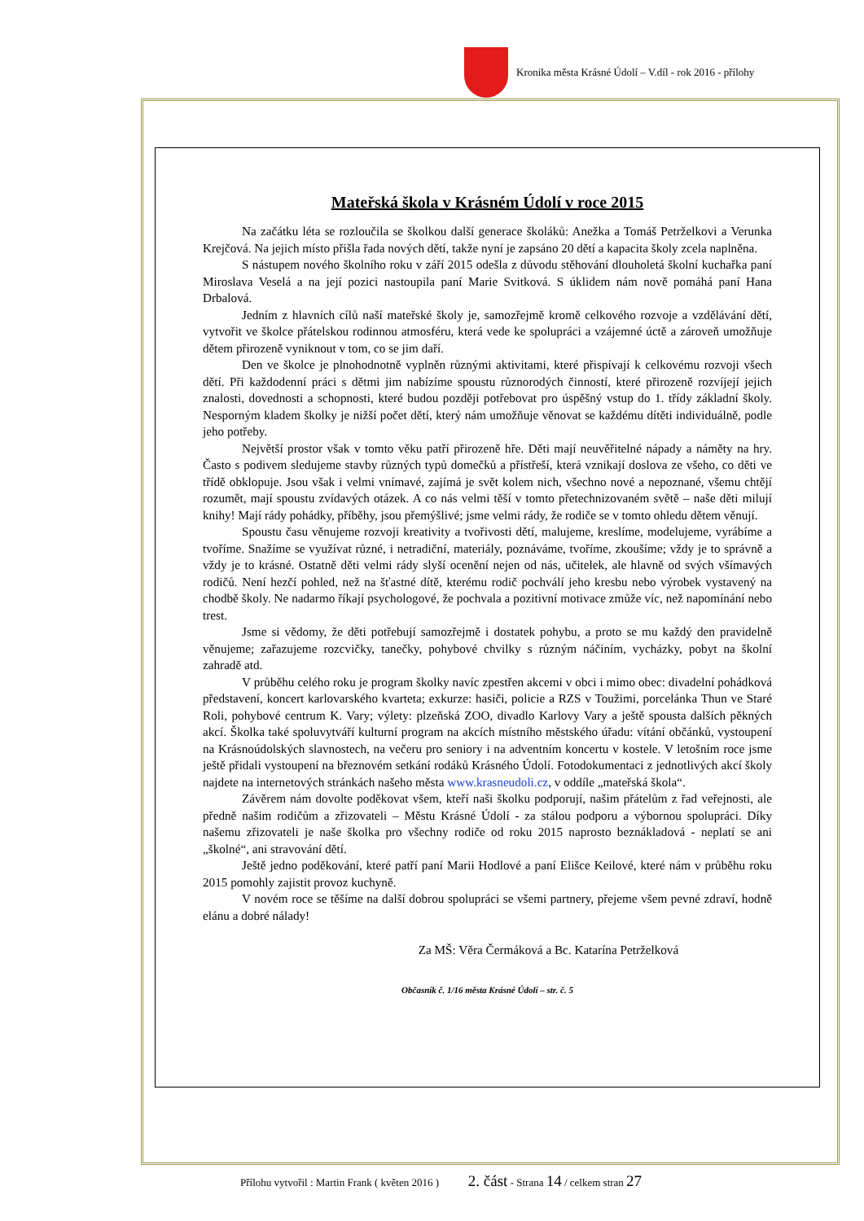Kronika města Krásné Údolí – V.díl - rok 2016 - přílohy
Mateřská škola v Krásném Údolí v roce 2015
Na začátku léta se rozloučila se školkou další generace školáků: Anežka a Tomáš Petrželkovi a Verunka Krejčová. Na jejich místo přišla řada nových dětí, takže nyní je zapsáno 20 dětí a kapacita školy zcela naplněna.
S nástupem nového školního roku v září 2015 odešla z důvodu stěhování dlouholetá školní kuchařka paní Miroslava Veselá a na její pozici nastoupila paní Marie Svitková. S úklidem nám nově pomáhá paní Hana Drbalová.
Jedním z hlavních cílů naší mateřské školy je, samozřejmě kromě celkového rozvoje a vzdělávání dětí, vytvořit ve školce přátelskou rodinnou atmosféru, která vede ke spolupráci a vzájemné úctě a zároveň umožňuje dětem přirozeně vyniknout v tom, co se jim daří.
Den ve školce je plnohodnotně vyplněn různými aktivitami, které přispívají k celkovému rozvoji všech dětí. Při každodenní práci s dětmi jim nabízíme spoustu různorodých činností, které přirozeně rozvíjejí jejich znalosti, dovednosti a schopnosti, které budou později potřebovat pro úspěšný vstup do 1. třídy základní školy. Nesporným kladem školky je nižší počet dětí, který nám umožňuje věnovat se každému dítěti individuálně, podle jeho potřeby.
Největší prostor však v tomto věku patří přirozeně hře. Děti mají neuvěřitelné nápady a náměty na hry. Často s podivem sledujeme stavby různých typů domečků a přístřeší, která vznikají doslova ze všeho, co děti ve třídě obklopuje. Jsou však i velmi vnímavé, zajímá je svět kolem nich, všechno nové a nepoznané, všemu chtějí rozumět, mají spoustu zvídavých otázek. A co nás velmi těší v tomto přetechnizovaném světě – naše děti milují knihy! Mají rády pohádky, příběhy, jsou přemýšlivé; jsme velmi rády, že rodiče se v tomto ohledu dětem věnují.
Spoustu času věnujeme rozvoji kreativity a tvořivosti dětí, malujeme, kreslíme, modelujeme, vyrábíme a tvoříme. Snažíme se využívat různé, i netradiční, materiály, poznáváme, tvoříme, zkoušíme; vždy je to správně a vždy je to krásné. Ostatně děti velmi rády slyší ocenění nejen od nás, učitelek, ale hlavně od svých všímavých rodičů. Není hezčí pohled, než na šťastné dítě, kterému rodič pochválí jeho kresbu nebo výrobek vystavený na chodbě školy. Ne nadarmo říkají psychologové, že pochvala a pozitivní motivace zmůže víc, než napomínání nebo trest.
Jsme si vědomy, že děti potřebují samozřejmě i dostatek pohybu, a proto se mu každý den pravidelně věnujeme; zařazujeme rozcvičky, tanečky, pohybové chvilky s různým náčiním, vycházky, pobyt na školní zahradě atd.
V průběhu celého roku je program školky navíc zpestřen akcemi v obci i mimo obec: divadelní pohádková představení, koncert karlovarského kvarteta; exkurze: hasiči, policie a RZS v Toužimi, porcelánka Thun ve Staré Roli, pohybové centrum K. Vary; výlety: plzeňská ZOO, divadlo Karlovy Vary a ještě spousta dalších pěkných akcí. Školka také spoluvytváří kulturní program na akcích místního městského úřadu: vítání občánků, vystoupení na Krásnoúdolských slavnostech, na večeru pro seniory i na adventním koncertu v kostele. V letošním roce jsme ještě přidali vystoupení na březnovém setkání rodáků Krásného Údolí. Fotodokumentaci z jednotlivých akcí školy najdete na internetových stránkách našeho města www.krasneudoli.cz, v oddíle „mateřská škola“.
Závěrem nám dovolte poděkovat všem, kteří naši školku podporují, našim přátelům z řad veřejnosti, ale předně našim rodičům a zřizovateli – Městu Krásné Údolí - za stálou podporu a výbornou spolupráci. Díky našemu zřizovateli je naše školka pro všechny rodiče od roku 2015 naprosto beznákladová - neplatí se ani „školné“, ani stravování dětí.
Ještě jedno poděkování, které patří paní Marii Hodlové a paní Elišce Keilové, které nám v průběhu roku 2015 pomohly zajistit provoz kuchyně.
V novém roce se těšíme na další dobrou spolupráci se všemi partnery, přejeme všem pevné zdraví, hodně elánu a dobré nálady!
Za MŠ: Věra Čermáková a Bc. Katarína Petrželková
Občasník č. 1/16 města Krásné Údolí – str. č. 5
Přílohu vytvořil : Martin Frank ( květen 2016 ) 2. část - Strana 14 / celkem stran 27